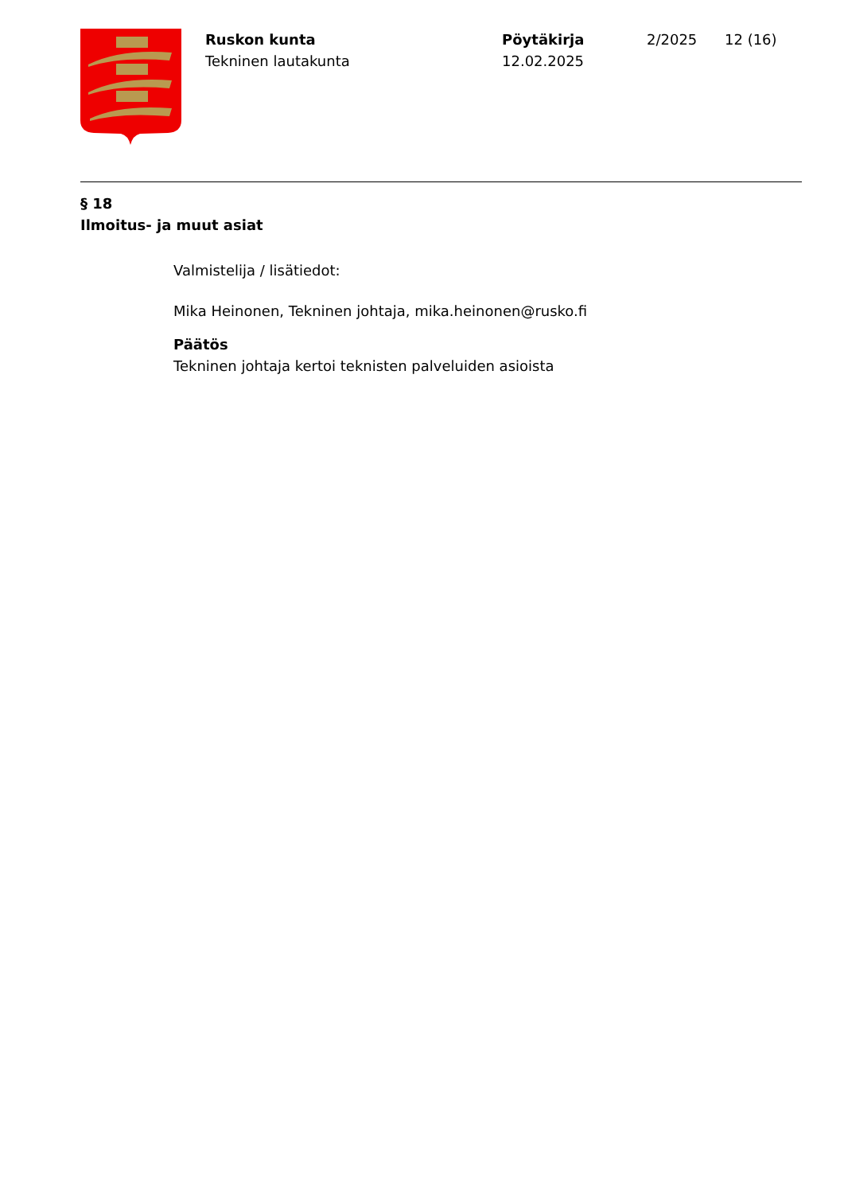Ruskon kunta
Tekninen lautakunta
Pöytäkirja
12.02.2025
2/2025 12 (16)
§ 18
Ilmoitus- ja muut asiat
Valmistelija / lisätiedot:
Mika Heinonen, Tekninen johtaja, mika.heinonen@rusko.fi
Päätös
Tekninen johtaja kertoi teknisten palveluiden asioista